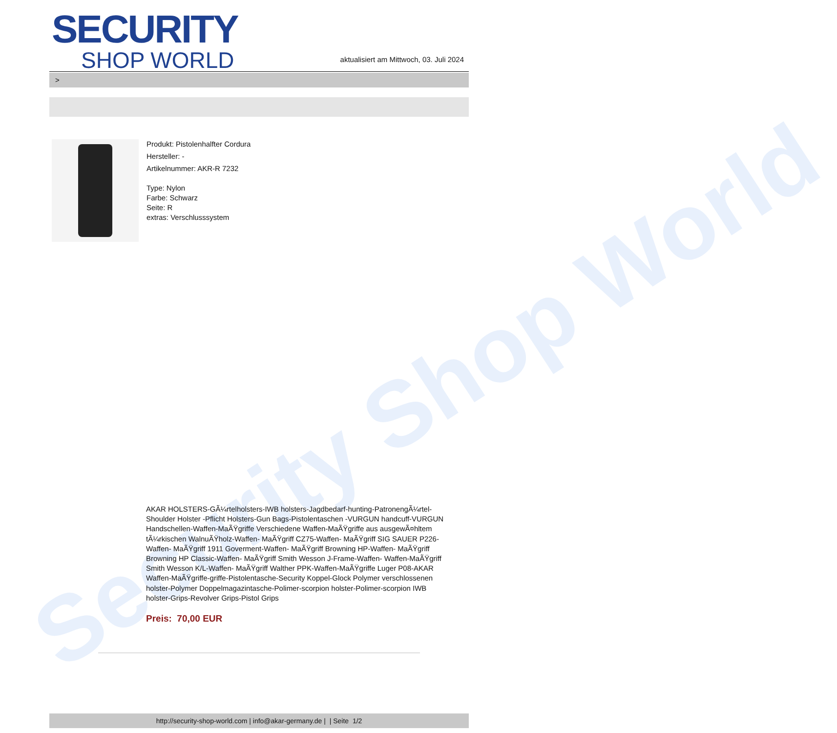Security Shop World
SECURITY
SHOP WORLD
aktualisiert am Mittwoch, 03. Juli 2024
>
Produkt: Pistolenhalfter Cordura
Hersteller: -
Artikelnummer: AKR-R 7232
Type: Nylon
Farbe: Schwarz
Seite: R
extras: Verschlusssystem
AKAR HOLSTERS-GÃ¼rtelholsters-IWB holsters-Jagdbedarf-hunting-PatronengÃ¼rtel- Shoulder Holster -Pflicht Holsters-Gun Bags-Pistolentaschen -VURGUN handcuff-VURGUN Handschellen-Waffen-MaÃŸgriffe Verschiedene Waffen-MaÃŸgriffe aus ausgewÃ¤hltem tÃ¼rkischen WalnuÃŸholz-Waffen- MaÃŸgriff CZ75-Waffen- MaÃŸgriff SIG SAUER P226-Waffen- MaÃŸgriff 1911 Goverment-Waffen- MaÃŸgriff Browning HP-Waffen- MaÃŸgriff Browning HP Classic-Waffen- MaÃŸgriff Smith Wesson J-Frame-Waffen- Waffen-MaÃŸgriff Smith Wesson K/L-Waffen- MaÃŸgriff Walther PPK-Waffen-MaÃŸgriffe Luger P08-AKAR Waffen-MaÃŸgriffe-griffe-Pistolentasche-Security Koppel-Glock Polymer verschlossenen holster-Polymer Doppelmagazintasche-Polimer-scorpion holster-Polimer-scorpion IWB holster-Grips-Revolver Grips-Pistol Grips
Preis: 70,00 EUR
http://security-shop-world.com | info@akar-germany.de | | Seite 1/2